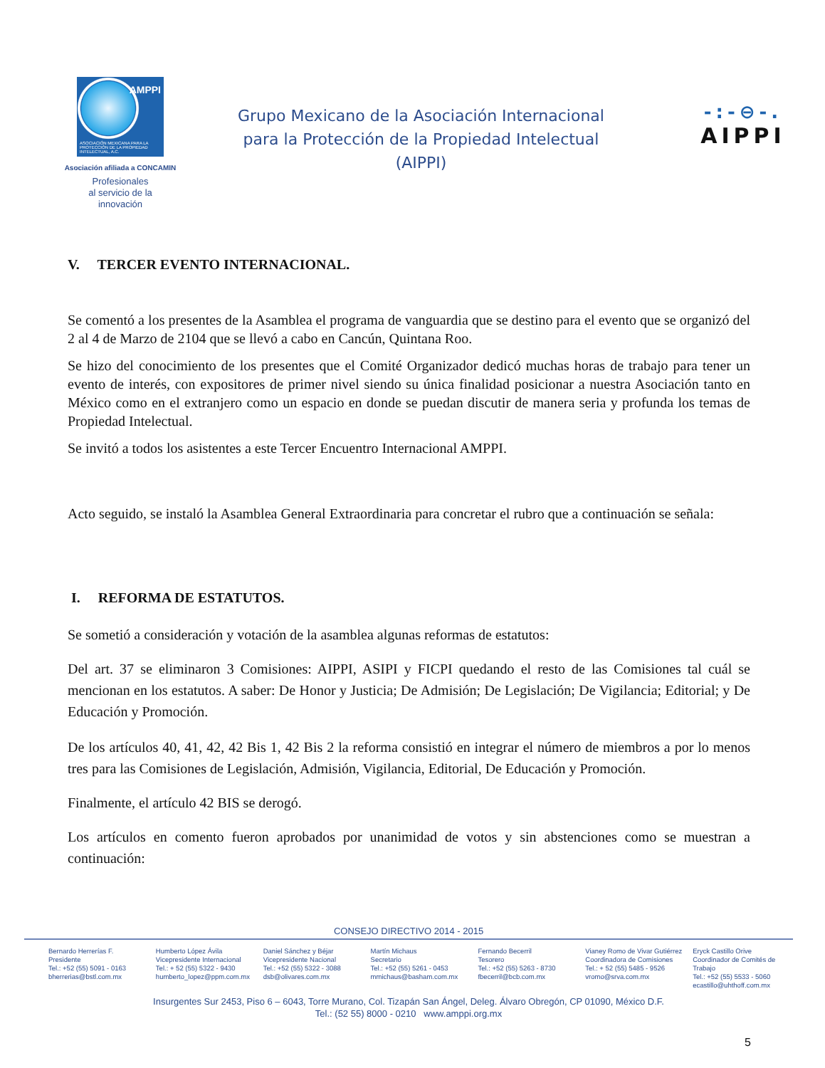AMPPI
ASOCIACIÓN MEXICANA PARA LA PROTECCIÓN DE LA PROPIEDAD INTELECTUAL, A.C.
Asociación afiliada a CONCAMIN
Profesionales
al servicio de la
innovación
Grupo Mexicano de la Asociación Internacional
para la Protección de la Propiedad Intelectual
(AIPPI)
-:-⊖-.
AIPPI
V. TERCER EVENTO INTERNACIONAL.
Se comentó a los presentes de la Asamblea el programa de vanguardia que se destino para el evento que se organizó del 2 al 4 de Marzo de 2104 que se llevó a cabo en Cancún, Quintana Roo.
Se hizo del conocimiento de los presentes que el Comité Organizador dedicó muchas horas de trabajo para tener un evento de interés, con expositores de primer nivel siendo su única finalidad posicionar a nuestra Asociación tanto en México como en el extranjero como un espacio en donde se puedan discutir de manera seria y profunda los temas de Propiedad Intelectual.
Se invitó a todos los asistentes a este Tercer Encuentro Internacional AMPPI.
Acto seguido, se instaló la Asamblea General Extraordinaria para concretar el rubro que a continuación se señala:
I. REFORMA DE ESTATUTOS.
Se sometió a consideración y votación de la asamblea algunas reformas de estatutos:
Del art. 37 se eliminaron 3 Comisiones: AIPPI, ASIPI y FICPI quedando el resto de las Comisiones tal cuál se mencionan en los estatutos. A saber: De Honor y Justicia; De Admisión; De Legislación; De Vigilancia; Editorial; y De Educación y Promoción.
De los artículos 40, 41, 42, 42 Bis 1, 42 Bis 2 la reforma consistió en integrar el número de miembros a por lo menos tres para las Comisiones de Legislación, Admisión, Vigilancia, Editorial, De Educación y Promoción.
Finalmente, el artículo 42 BIS se derogó.
Los artículos en comento fueron aprobados por unanimidad de votos y sin abstenciones como se muestran a continuación:
CONSEJO DIRECTIVO 2014 - 2015
Bernardo Herrerías F.
Presidente
Tel.: +52 (55) 5091 - 0163
bherrerias@bstl.com.mx
Humberto López Ávila
Vicepresidente Internacional
Tel.: + 52 (55) 5322 - 9430
humberto_lopez@ppm.com.mx
Daniel Sánchez y Béjar
Vicepresidente Nacional
Tel.: +52 (55) 5322 - 3088
dsb@olivares.com.mx
Martín Michaus
Secretario
Tel.: +52 (55) 5261 - 0453
mmichaus@basham.com.mx
Fernando Becerril
Tesorero
Tel.: +52 (55) 5263 - 8730
fbecerril@bcb.com.mx
Vianey Romo de Vivar Gutiérrez
Coordinadora de Comisiones
Tel.: + 52 (55) 5485 - 9526
vromo@srva.com.mx
Eryck Castillo Orive
Coordinador de Comités de Trabajo
Tel.: +52 (55) 5533 - 5060
ecastillo@uhthoff.com.mx
Insurgentes Sur 2453, Piso 6 – 6043, Torre Murano, Col. Tizapán San Ángel, Deleg. Álvaro Obregón, CP 01090, México D.F.
Tel.: (52 55) 8000 - 0210 www.amppi.org.mx
5